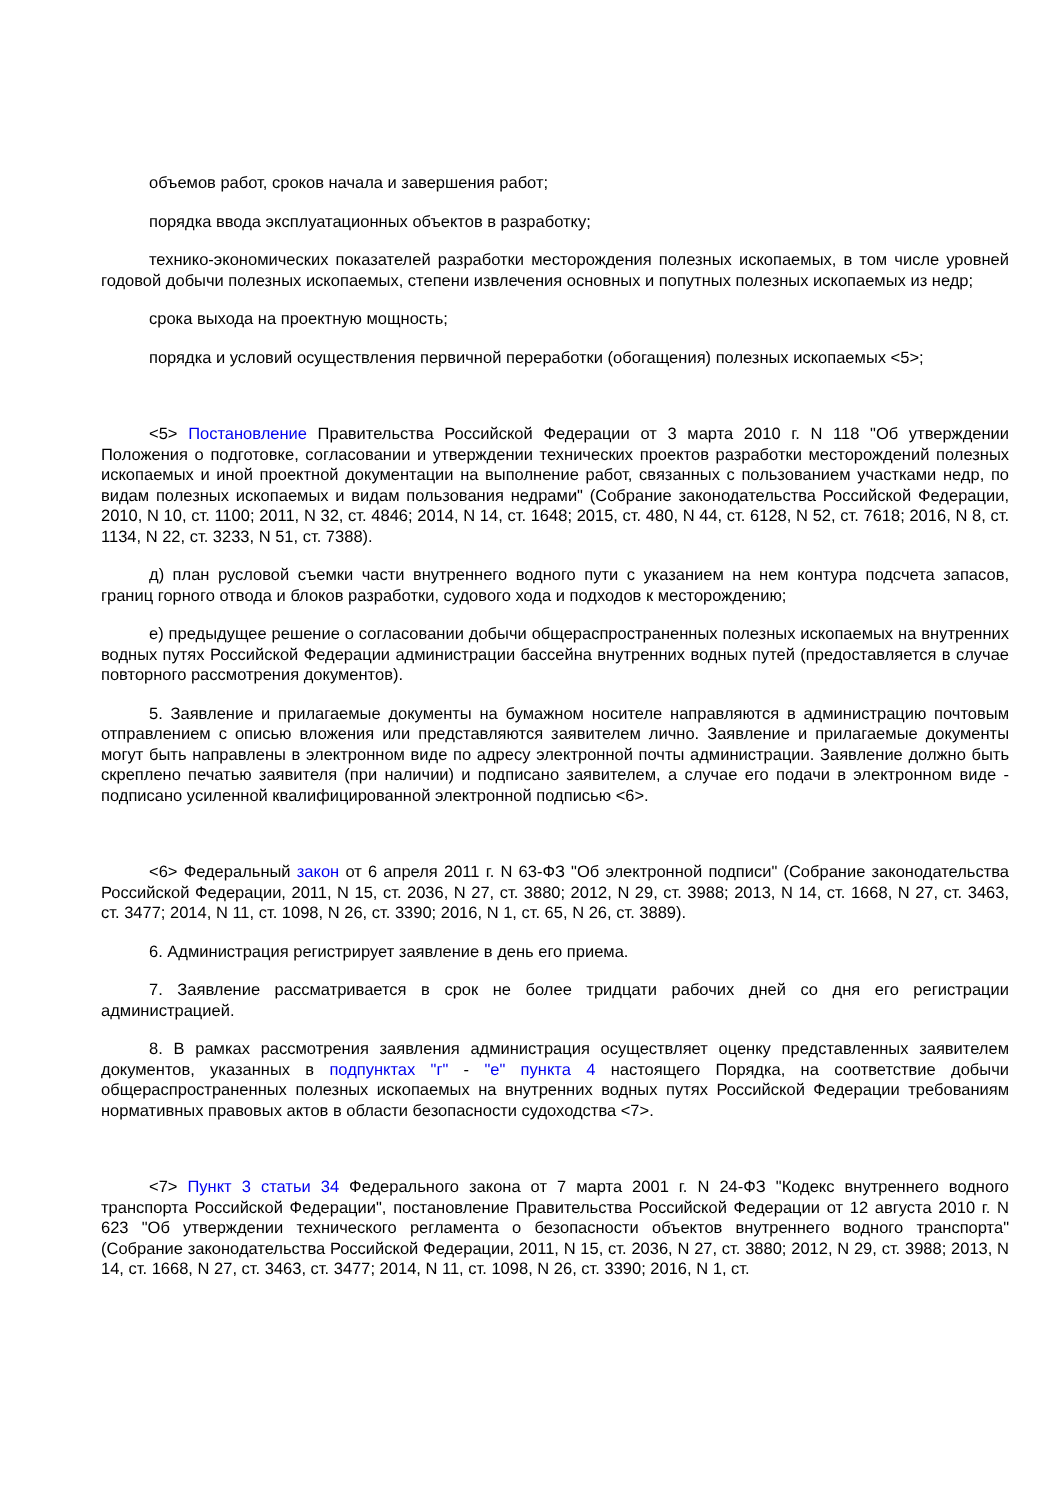объемов работ, сроков начала и завершения работ;
порядка ввода эксплуатационных объектов в разработку;
технико-экономических показателей разработки месторождения полезных ископаемых, в том числе уровней годовой добычи полезных ископаемых, степени извлечения основных и попутных полезных ископаемых из недр;
срока выхода на проектную мощность;
порядка и условий осуществления первичной переработки (обогащения) полезных ископаемых <5>;
<5> Постановление Правительства Российской Федерации от 3 марта 2010 г. N 118 "Об утверждении Положения о подготовке, согласовании и утверждении технических проектов разработки месторождений полезных ископаемых и иной проектной документации на выполнение работ, связанных с пользованием участками недр, по видам полезных ископаемых и видам пользования недрами" (Собрание законодательства Российской Федерации, 2010, N 10, ст. 1100; 2011, N 32, ст. 4846; 2014, N 14, ст. 1648; 2015, ст. 480, N 44, ст. 6128, N 52, ст. 7618; 2016, N 8, ст. 1134, N 22, ст. 3233, N 51, ст. 7388).
д) план русловой съемки части внутреннего водного пути с указанием на нем контура подсчета запасов, границ горного отвода и блоков разработки, судового хода и подходов к месторождению;
е) предыдущее решение о согласовании добычи общераспространенных полезных ископаемых на внутренних водных путях Российской Федерации администрации бассейна внутренних водных путей (предоставляется в случае повторного рассмотрения документов).
5. Заявление и прилагаемые документы на бумажном носителе направляются в администрацию почтовым отправлением с описью вложения или представляются заявителем лично. Заявление и прилагаемые документы могут быть направлены в электронном виде по адресу электронной почты администрации. Заявление должно быть скреплено печатью заявителя (при наличии) и подписано заявителем, а случае его подачи в электронном виде - подписано усиленной квалифицированной электронной подписью <6>.
<6> Федеральный закон от 6 апреля 2011 г. N 63-ФЗ "Об электронной подписи" (Собрание законодательства Российской Федерации, 2011, N 15, ст. 2036, N 27, ст. 3880; 2012, N 29, ст. 3988; 2013, N 14, ст. 1668, N 27, ст. 3463, ст. 3477; 2014, N 11, ст. 1098, N 26, ст. 3390; 2016, N 1, ст. 65, N 26, ст. 3889).
6. Администрация регистрирует заявление в день его приема.
7. Заявление рассматривается в срок не более тридцати рабочих дней со дня его регистрации администрацией.
8. В рамках рассмотрения заявления администрация осуществляет оценку представленных заявителем документов, указанных в подпунктах "г" - "е" пункта 4 настоящего Порядка, на соответствие добычи общераспространенных полезных ископаемых на внутренних водных путях Российской Федерации требованиям нормативных правовых актов в области безопасности судоходства <7>.
<7> Пункт 3 статьи 34 Федерального закона от 7 марта 2001 г. N 24-ФЗ "Кодекс внутреннего водного транспорта Российской Федерации", постановление Правительства Российской Федерации от 12 августа 2010 г. N 623 "Об утверждении технического регламента о безопасности объектов внутреннего водного транспорта" (Собрание законодательства Российской Федерации, 2011, N 15, ст. 2036, N 27, ст. 3880; 2012, N 29, ст. 3988; 2013, N 14, ст. 1668, N 27, ст. 3463, ст. 3477; 2014, N 11, ст. 1098, N 26, ст. 3390; 2016, N 1, ст.